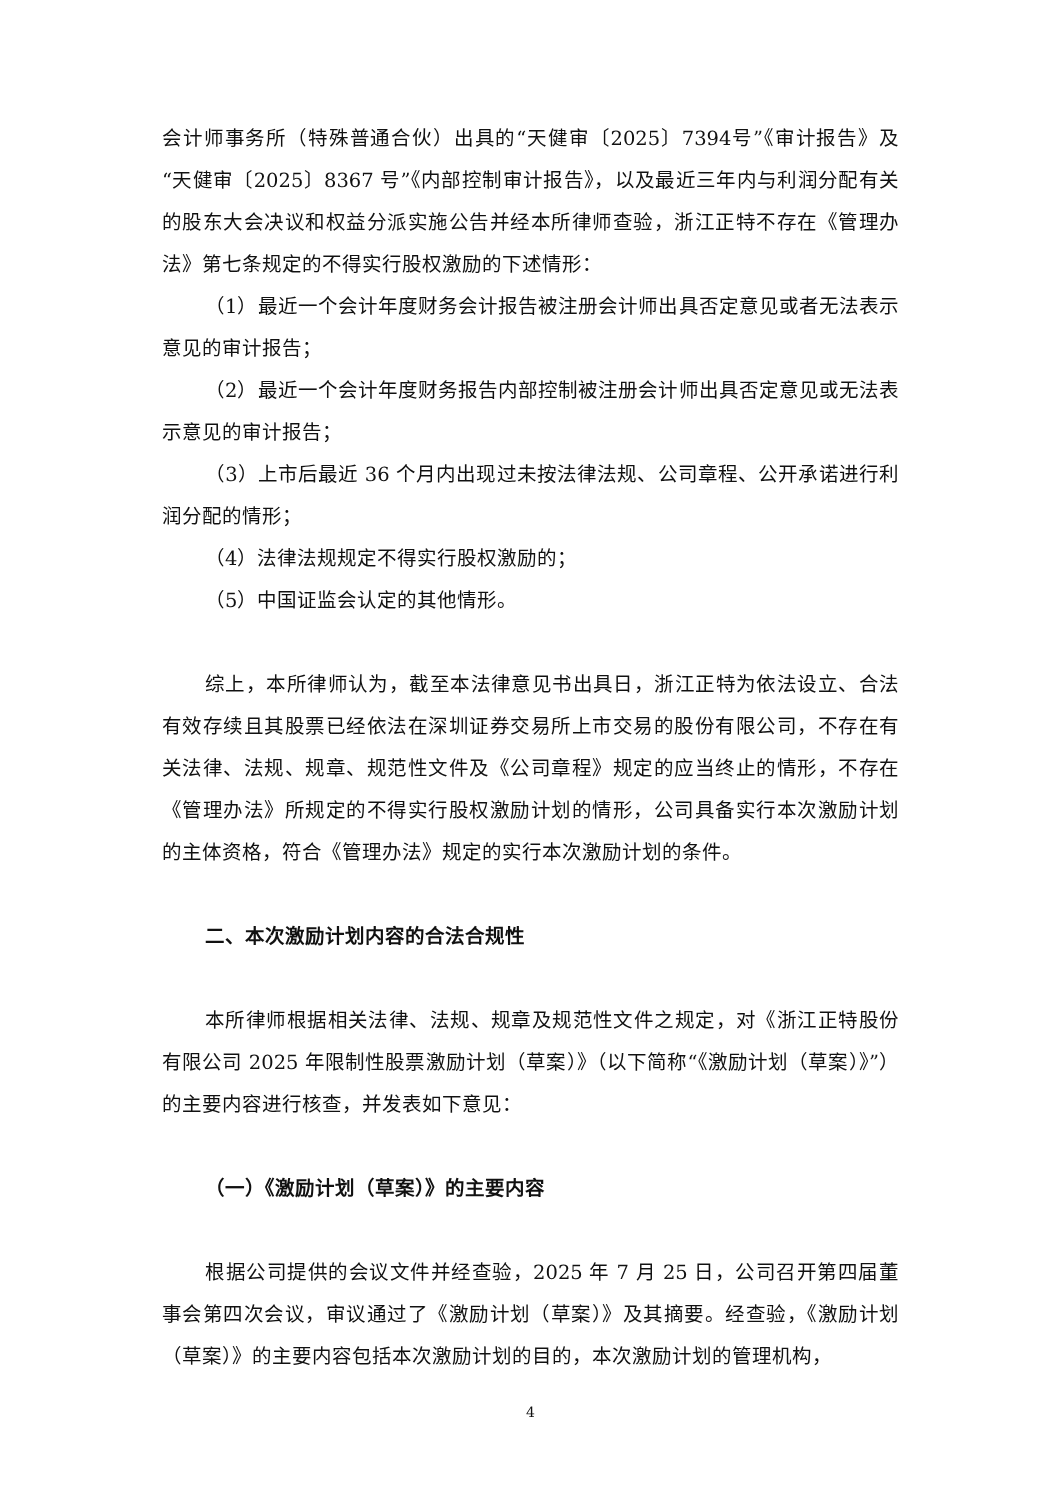会计师事务所（特殊普通合伙）出具的“天健审〔2025〕7394号”《审计报告》及“天健审〔2025〕8367 号”《内部控制审计报告》，以及最近三年内与利润分配有关的股东大会决议和权益分派实施公告并经本所律师查验，浙江正特不存在《管理办法》第七条规定的不得实行股权激励的下述情形：
（1）最近一个会计年度财务会计报告被注册会计师出具否定意见或者无法表示意见的审计报告；
（2）最近一个会计年度财务报告内部控制被注册会计师出具否定意见或无法表示意见的审计报告；
（3）上市后最近 36 个月内出现过未按法律法规、公司章程、公开承诺进行利润分配的情形；
（4）法律法规规定不得实行股权激励的；
（5）中国证监会认定的其他情形。
综上，本所律师认为，截至本法律意见书出具日，浙江正特为依法设立、合法有效存续且其股票已经依法在深圳证券交易所上市交易的股份有限公司，不存在有关法律、法规、规章、规范性文件及《公司章程》规定的应当终止的情形，不存在《管理办法》所规定的不得实行股权激励计划的情形，公司具备实行本次激励计划的主体资格，符合《管理办法》规定的实行本次激励计划的条件。
二、本次激励计划内容的合法合规性
本所律师根据相关法律、法规、规章及规范性文件之规定，对《浙江正特股份有限公司 2025 年限制性股票激励计划（草案）》（以下简称“《激励计划（草案）》”）的主要内容进行核查，并发表如下意见：
（一）《激励计划（草案）》的主要内容
根据公司提供的会议文件并经查验，2025 年 7 月 25 日，公司召开第四届董事会第四次会议，审议通过了《激励计划（草案）》及其摘要。经查验，《激励计划（草案）》的主要内容包括本次激励计划的目的，本次激励计划的管理机构，
4